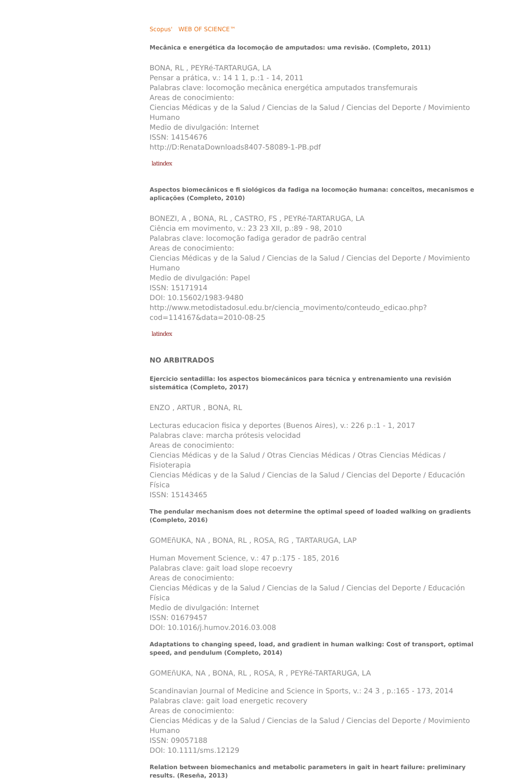Scopus' WEB OF SCIENCE™
Mecânica e energética da locomoção de amputados: uma revisão. (Completo, 2011)
BONA, RL , PEYRé-TARTARUGA, LA
Pensar a prática, v.: 14 1 1, p.:1 - 14, 2011
Palabras clave: locomoção mecânica energética amputados transfemurais
Areas de conocimiento:
Ciencias Médicas y de la Salud / Ciencias de la Salud / Ciencias del Deporte / Movimiento Humano
Medio de divulgación: Internet
ISSN: 14154676
http://D:RenataDownloads8407-58089-1-PB.pdf
latindex
Aspectos biomecânicos e fi siológicos da fadiga na locomoção humana: conceitos, mecanismos e aplicações (Completo, 2010)
BONEZI, A , BONA, RL , CASTRO, FS , PEYRé-TARTARUGA, LA
Ciência em movimento, v.: 23 23 XII, p.:89 - 98, 2010
Palabras clave: locomoção fadiga gerador de padrão central
Areas de conocimiento:
Ciencias Médicas y de la Salud / Ciencias de la Salud / Ciencias del Deporte / Movimiento Humano
Medio de divulgación: Papel
ISSN: 15171914
DOI: 10.15602/1983-9480
http://www.metodistadosul.edu.br/ciencia_movimento/conteudo_edicao.php?
cod=114167&data=2010-08-25
latindex
NO ARBITRADOS
Ejercicio sentadilla: los aspectos biomecánicos para técnica y entrenamiento una revisión sistemática (Completo, 2017)
ENZO , ARTUR , BONA, RL
Lecturas educacion fisica y deportes (Buenos Aires), v.: 226 p.:1 - 1, 2017
Palabras clave: marcha prótesis velocidad
Areas de conocimiento:
Ciencias Médicas y de la Salud / Otras Ciencias Médicas / Otras Ciencias Médicas / Fisioterapia
Ciencias Médicas y de la Salud / Ciencias de la Salud / Ciencias del Deporte / Educación Física
ISSN: 15143465
The pendular mechanism does not determine the optimal speed of loaded walking on gradients (Completo, 2016)
GOMEñUKA, NA , BONA, RL , ROSA, RG , TARTARUGA, LAP
Human Movement Science, v.: 47 p.:175 - 185, 2016
Palabras clave: gait load slope recoevry
Areas de conocimiento:
Ciencias Médicas y de la Salud / Ciencias de la Salud / Ciencias del Deporte / Educación Física
Medio de divulgación: Internet
ISSN: 01679457
DOI: 10.1016/j.humov.2016.03.008
Adaptations to changing speed, load, and gradient in human walking: Cost of transport, optimal speed, and pendulum (Completo, 2014)
GOMEñUKA, NA , BONA, RL , ROSA, R , PEYRé-TARTARUGA, LA
Scandinavian Journal of Medicine and Science in Sports, v.: 24 3 , p.:165 - 173, 2014
Palabras clave: gait load energetic recovery
Areas de conocimiento:
Ciencias Médicas y de la Salud / Ciencias de la Salud / Ciencias del Deporte / Movimiento Humano
ISSN: 09057188
DOI: 10.1111/sms.12129
Relation between biomechanics and metabolic parameters in gait in heart failure: preliminary results. (Reseña, 2013)